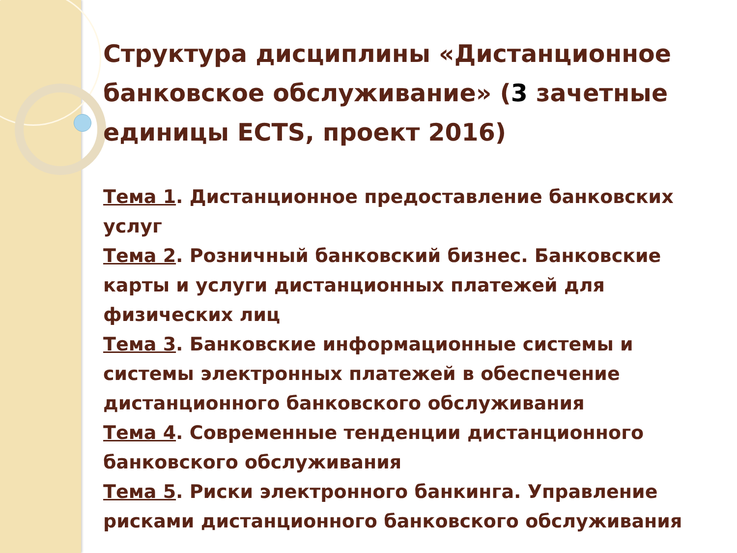Структура дисциплины «Дистанционное банковское обслуживание» (3 зачетные единицы ECTS, проект 2016)
Тема 1. Дистанционное предоставление банковских услуг
Тема 2. Розничный банковский бизнес. Банковские карты и услуги дистанционных платежей для физических лиц
Тема 3. Банковские информационные системы и системы электронных платежей в обеспечение дистанционного банковского обслуживания
Тема 4. Современные тенденции дистанционного банковского обслуживания
Тема 5. Риски электронного банкинга. Управление рисками дистанционного банковского обслуживания